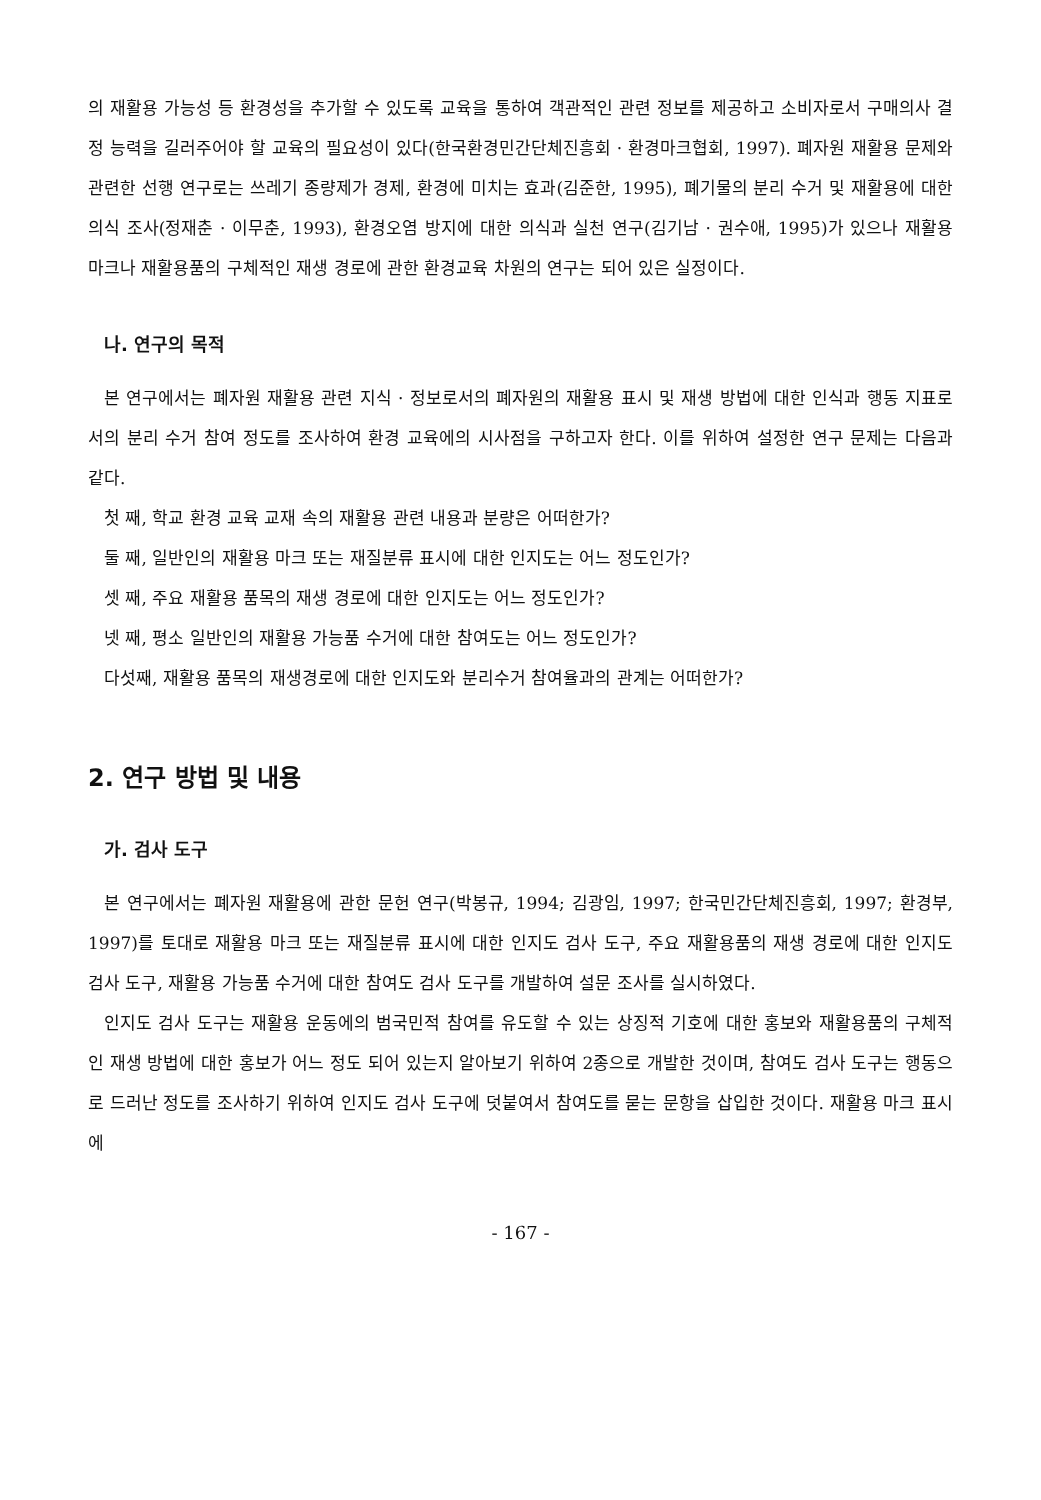의 재활용 가능성 등 환경성을 추가할 수 있도록 교육을 통하여 객관적인 관련 정보를 제공하고 소비자로서 구매의사 결정 능력을 길러주어야 할 교육의 필요성이 있다(한국환경민간단체진흥회 · 환경마크협회, 1997). 폐자원 재활용 문제와 관련한 선행 연구로는 쓰레기 종량제가 경제, 환경에 미치는 효과(김준한, 1995), 폐기물의 분리 수거 및 재활용에 대한 의식 조사(정재춘 · 이무춘, 1993), 환경오염 방지에 대한 의식과 실천 연구(김기남 · 권수애, 1995)가 있으나 재활용 마크나 재활용품의 구체적인 재생 경로에 관한 환경교육 차원의 연구는 되어 있은 실정이다.
나. 연구의 목적
본 연구에서는 폐자원 재활용 관련 지식 · 정보로서의 폐자원의 재활용 표시 및 재생 방법에 대한 인식과 행동 지표로서의 분리 수거 참여 정도를 조사하여 환경 교육에의 시사점을 구하고자 한다. 이를 위하여 설정한 연구 문제는 다음과 같다.
첫 째, 학교 환경 교육 교재 속의 재활용 관련 내용과 분량은 어떠한가?
둘 째, 일반인의 재활용 마크 또는 재질분류 표시에 대한 인지도는 어느 정도인가?
셋 째, 주요 재활용 품목의 재생 경로에 대한 인지도는 어느 정도인가?
넷 째, 평소 일반인의 재활용 가능품 수거에 대한 참여도는 어느 정도인가?
다섯째, 재활용 품목의 재생경로에 대한 인지도와 분리수거 참여율과의 관계는 어떠한가?
2. 연구 방법 및 내용
가. 검사 도구
본 연구에서는 폐자원 재활용에 관한 문헌 연구(박봉규, 1994; 김광임, 1997; 한국민간단체진흥회, 1997; 환경부, 1997)를 토대로 재활용 마크 또는 재질분류 표시에 대한 인지도 검사 도구, 주요 재활용품의 재생 경로에 대한 인지도 검사 도구, 재활용 가능품 수거에 대한 참여도 검사 도구를 개발하여 설문 조사를 실시하였다.
인지도 검사 도구는 재활용 운동에의 범국민적 참여를 유도할 수 있는 상징적 기호에 대한 홍보와 재활용품의 구체적인 재생 방법에 대한 홍보가 어느 정도 되어 있는지 알아보기 위하여 2종으로 개발한 것이며, 참여도 검사 도구는 행동으로 드러난 정도를 조사하기 위하여 인지도 검사 도구에 덧붙여서 참여도를 묻는 문항을 삽입한 것이다. 재활용 마크 표시에
- 167 -